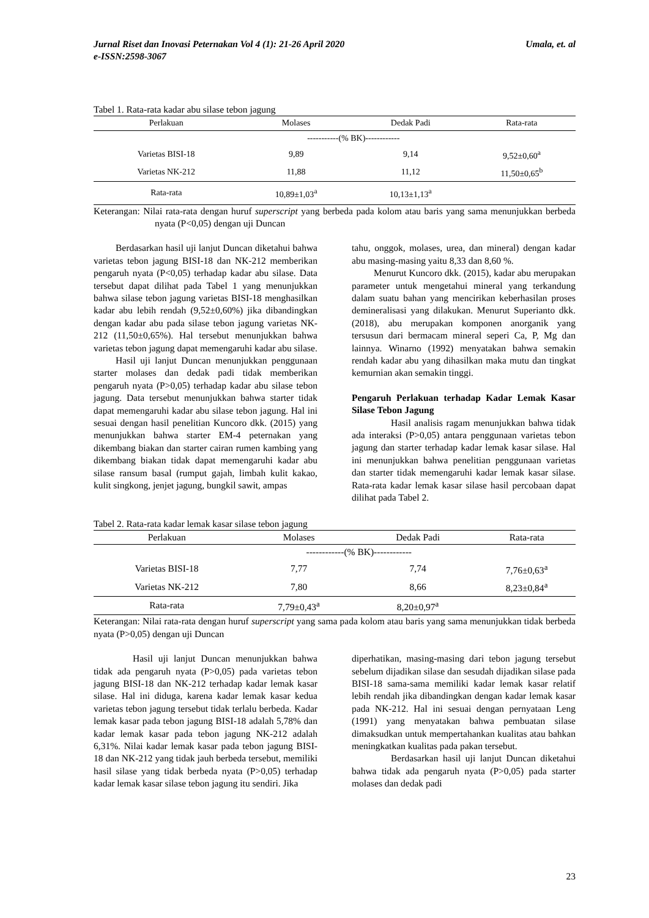Jurnal Riset dan Inovasi Peternakan Vol 4 (1): 21-26 April 2020
e-ISSN:2598-3067 Umala, et. al
Tabel 1. Rata-rata kadar abu silase tebon jagung
| Perlakuan | Molases | Dedak Padi | Rata-rata |
| --- | --- | --- | --- |
| | -----------(% BK)------------ | | |
| Varietas BISI-18 | 9,89 | 9,14 | 9,52±0,60<sup>a</sup> |
| Varietas NK-212 | 11,88 | 11,12 | 11,50±0,65<sup>b</sup> |
| Rata-rata | 10,89±1,03<sup>a</sup> | 10,13±1,13<sup>a</sup> | |
Keterangan: Nilai rata-rata dengan huruf superscript yang berbeda pada kolom atau baris yang sama menunjukkan berbeda nyata (P<0,05) dengan uji Duncan
Berdasarkan hasil uji lanjut Duncan diketahui bahwa varietas tebon jagung BISI-18 dan NK-212 memberikan pengaruh nyata (P<0,05) terhadap kadar abu silase. Data tersebut dapat dilihat pada Tabel 1 yang menunjukkan bahwa silase tebon jagung varietas BISI-18 menghasilkan kadar abu lebih rendah (9,52±0,60%) jika dibandingkan dengan kadar abu pada silase tebon jagung varietas NK-212 (11,50±0,65%). Hal tersebut menunjukkan bahwa varietas tebon jagung dapat memengaruhi kadar abu silase.
Hasil uji lanjut Duncan menunjukkan penggunaan starter molases dan dedak padi tidak memberikan pengaruh nyata (P>0,05) terhadap kadar abu silase tebon jagung. Data tersebut menunjukkan bahwa starter tidak dapat memengaruhi kadar abu silase tebon jagung. Hal ini sesuai dengan hasil penelitian Kuncoro dkk. (2015) yang menunjukkan bahwa starter EM-4 peternakan yang dikembang biakan dan starter cairan rumen kambing yang dikembang biakan tidak dapat memengaruhi kadar abu silase ransum basal (rumput gajah, limbah kulit kakao, kulit singkong, jenjet jagung, bungkil sawit, ampas
tahu, onggok, molases, urea, dan mineral) dengan kadar abu masing-masing yaitu 8,33 dan 8,60 %.
Menurut Kuncoro dkk. (2015), kadar abu merupakan parameter untuk mengetahui mineral yang terkandung dalam suatu bahan yang mencirikan keberhasilan proses demineralisasi yang dilakukan. Menurut Superianto dkk. (2018), abu merupakan komponen anorganik yang tersusun dari bermacam mineral seperi Ca, P, Mg dan lainnya. Winarno (1992) menyatakan bahwa semakin rendah kadar abu yang dihasilkan maka mutu dan tingkat kemurnian akan semakin tinggi.
Pengaruh Perlakuan terhadap Kadar Lemak Kasar Silase Tebon Jagung
Hasil analisis ragam menunjukkan bahwa tidak ada interaksi (P>0,05) antara penggunaan varietas tebon jagung dan starter terhadap kadar lemak kasar silase. Hal ini menunjukkan bahwa penelitian penggunaan varietas dan starter tidak memengaruhi kadar lemak kasar silase. Rata-rata kadar lemak kasar silase hasil percobaan dapat dilihat pada Tabel 2.
Tabel 2. Rata-rata kadar lemak kasar silase tebon jagung
| Perlakuan | Molases | Dedak Padi | Rata-rata |
| --- | --- | --- | --- |
| | ------------(% BK)------------ | | |
| Varietas BISI-18 | 7,77 | 7,74 | 7,76±0,63<sup>a</sup> |
| Varietas NK-212 | 7,80 | 8,66 | 8,23±0,84<sup>a</sup> |
| Rata-rata | 7,79±0,43<sup>a</sup> | 8,20±0,97<sup>a</sup> | |
Keterangan: Nilai rata-rata dengan huruf superscript yang sama pada kolom atau baris yang sama menunjukkan tidak berbeda nyata (P>0,05) dengan uji Duncan
Hasil uji lanjut Duncan menunjukkan bahwa tidak ada pengaruh nyata (P>0,05) pada varietas tebon jagung BISI-18 dan NK-212 terhadap kadar lemak kasar silase. Hal ini diduga, karena kadar lemak kasar kedua varietas tebon jagung tersebut tidak terlalu berbeda. Kadar lemak kasar pada tebon jagung BISI-18 adalah 5,78% dan kadar lemak kasar pada tebon jagung NK-212 adalah 6,31%. Nilai kadar lemak kasar pada tebon jagung BISI-18 dan NK-212 yang tidak jauh berbeda tersebut, memiliki hasil silase yang tidak berbeda nyata (P>0,05) terhadap kadar lemak kasar silase tebon jagung itu sendiri. Jika
diperhatikan, masing-masing dari tebon jagung tersebut sebelum dijadikan silase dan sesudah dijadikan silase pada BISI-18 sama-sama memiliki kadar lemak kasar relatif lebih rendah jika dibandingkan dengan kadar lemak kasar pada NK-212. Hal ini sesuai dengan pernyataan Leng (1991) yang menyatakan bahwa pembuatan silase dimaksudkan untuk mempertahankan kualitas atau bahkan meningkatkan kualitas pada pakan tersebut.
Berdasarkan hasil uji lanjut Duncan diketahui bahwa tidak ada pengaruh nyata (P>0,05) pada starter molases dan dedak padi
23